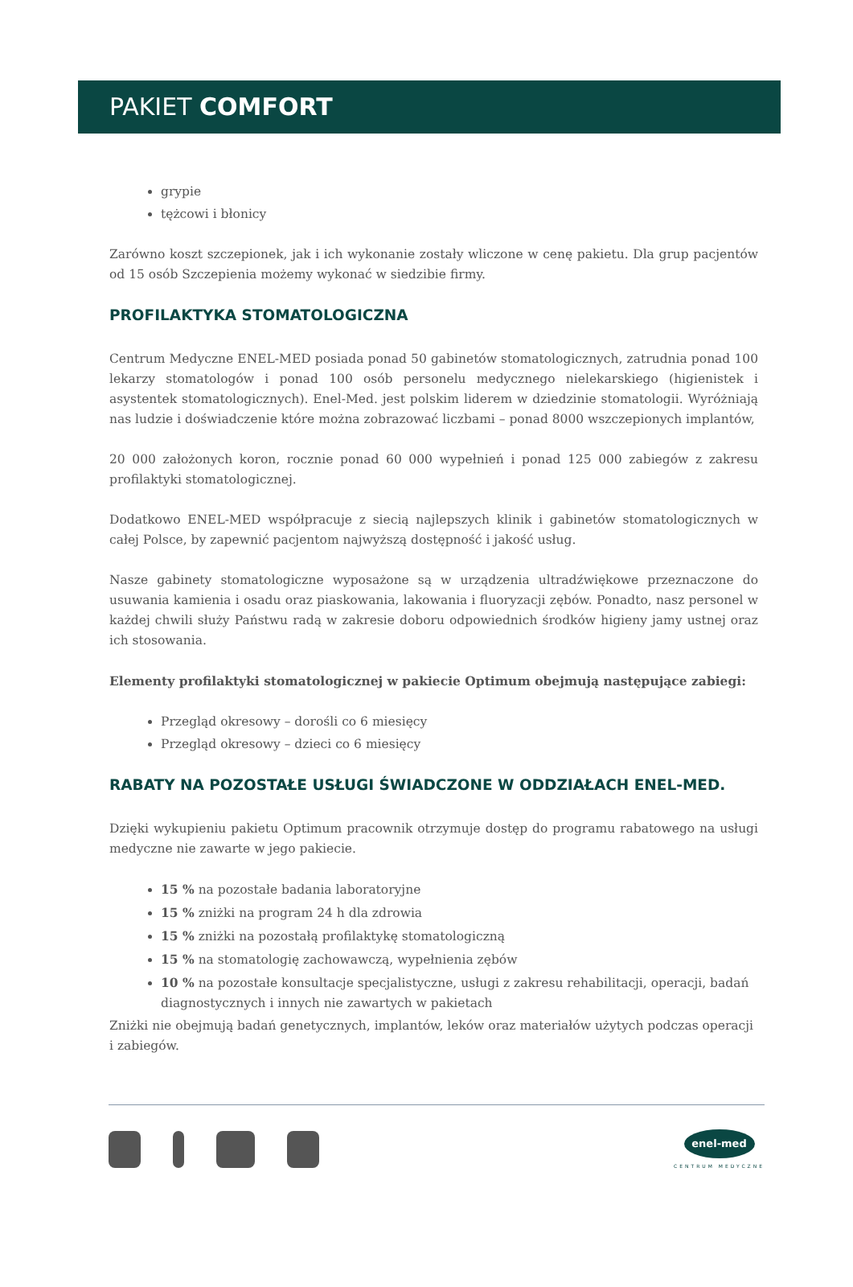PAKIET COMFORT
grypie
tężcowi i błonicy
Zarówno koszt szczepionek, jak i ich wykonanie zostały wliczone w cenę pakietu. Dla grup pacjentów od 15 osób Szczepienia możemy wykonać w siedzibie firmy.
PROFILAKTYKA STOMATOLOGICZNA
Centrum Medyczne ENEL-MED posiada ponad 50 gabinetów stomatologicznych, zatrudnia ponad 100 lekarzy stomatologów i ponad 100 osób personelu medycznego nielekarskiego (higienistek i asystentek stomatologicznych). Enel-Med. jest polskim liderem w dziedzinie stomatologii. Wyróżniają nas ludzie i doświadczenie które można zobrazować liczbami – ponad 8000 wszczepionych implantów,
20 000 założonych koron, rocznie ponad 60 000 wypełnień i ponad 125 000 zabiegów z zakresu profilaktyki stomatologicznej.
Dodatkowo ENEL-MED współpracuje z siecią najlepszych klinik i gabinetów stomatologicznych w całej Polsce, by zapewnić pacjentom najwyższą dostępność i jakość usług.
Nasze gabinety stomatologiczne wyposażone są w urządzenia ultradźwiękowe przeznaczone do usuwania kamienia i osadu oraz piaskowania, lakowania i fluoryzacji zębów. Ponadto, nasz personel w każdej chwili służy Państwu radą w zakresie doboru odpowiednich środków higieny jamy ustnej oraz ich stosowania.
Elementy profilaktyki stomatologicznej w pakiecie Optimum obejmują następujące zabiegi:
Przegląd okresowy – dorośli co 6 miesięcy
Przegląd okresowy – dzieci co 6 miesięcy
RABATY NA POZOSTAŁE USŁUGI ŚWIADCZONE W ODDZIAŁACH ENEL-MED.
Dzięki wykupieniu pakietu Optimum pracownik otrzymuje dostęp do programu rabatowego na usługi medyczne nie zawarte w jego pakiecie.
15 % na pozostałe badania laboratoryjne
15 % zniżki na program 24 h dla zdrowia
15 % zniżki na pozostałą profilaktykę stomatologiczną
15 % na stomatologię zachowawczą, wypełnienia zębów
10 % na pozostałe konsultacje specjalistyczne, usługi z zakresu rehabilitacji, operacji, badań diagnostycznych i innych nie zawartych w pakietach
Zniżki nie obejmują badań genetycznych, implantów, leków oraz materiałów użytych podczas operacji i zabiegów.
enel-med
CENTRUM MEDYCZNE